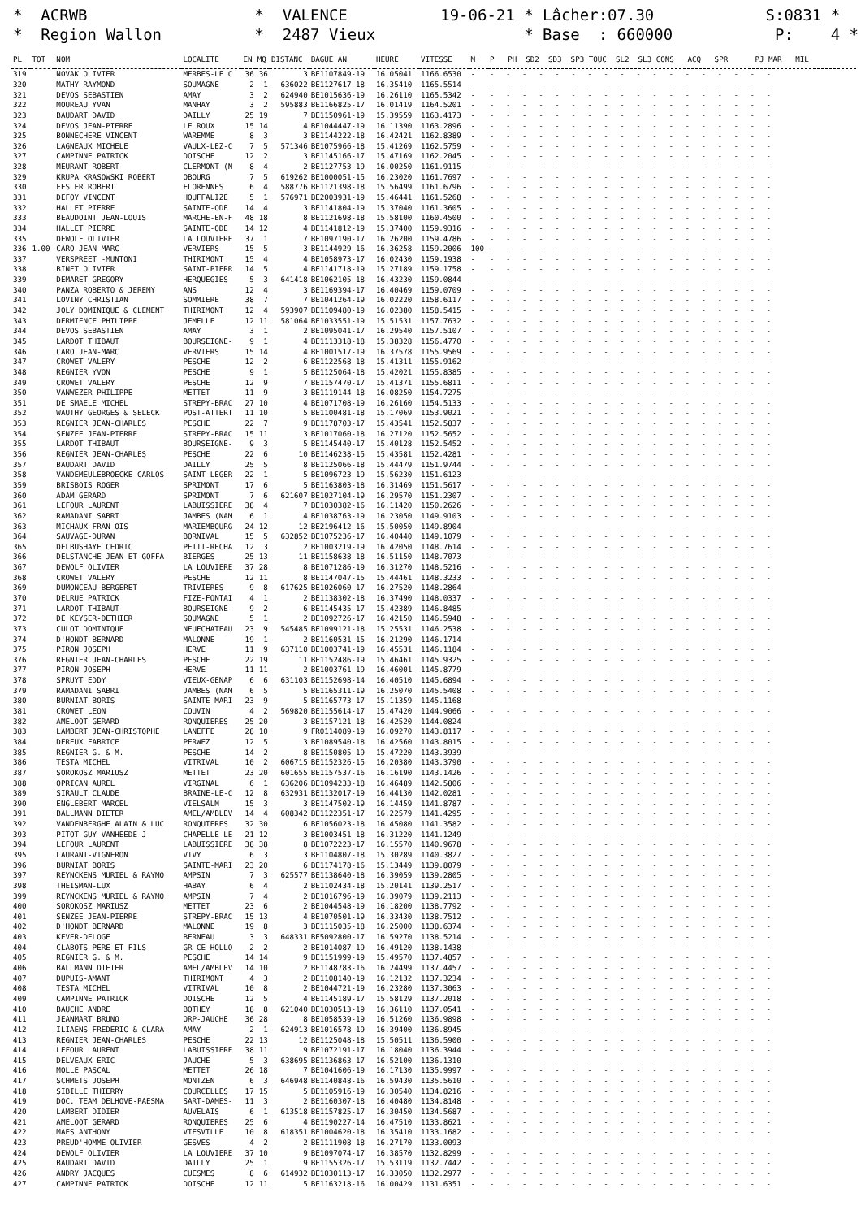* ACRWB * VALENCE 19-06-21 * Lâcher:07.30 S:0831 * * Region Wallon * 2487 Vieux * Base : 660000 P: 4 *
| PL | TOT | NOM | LOCALITE | EN | MQ | DISTANC | BAGUE AN | HEURE | VITESSE | M | P PH SD2 SD3 SP3 TOUC SL2 SL3 CONS ACQ SPR PJ MAR MIL |
| --- | --- | --- | --- | --- | --- | --- | --- | --- | --- | --- | --- |
| 319 | | NOVAK OLIVIER | MERBES-LE C | 36 | 36 | 3 | BE1107849-19 | 16.05041 | 1166.6530 | - | ------------------ |
| 320 | | MATHY RAYMOND | SOUMAGNE | 2 | 1 | 636022 | BE1127617-18 | 16.35410 | 1165.5514 | - | ------------------ |
| 321 | | DEVOS SEBASTIEN | AMAY | 3 | 2 | 624940 | BE1015636-19 | 16.26110 | 1165.5342 | - | ------------------ |
| 322 | | MOUREAU YVAN | MANHAY | 3 | 2 | 595883 | BE1166825-17 | 16.01419 | 1164.5201 | - | ------------------ |
| 323 | | BAUDART DAVID | DAILLY | 25 | 19 | 7 | BE1150961-19 | 15.39559 | 1163.4173 | - | ------------------ |
| 324 | | DEVOS JEAN-PIERRE | LE ROUX | 15 | 14 | 4 | BE1044447-19 | 16.11390 | 1163.2896 | - | ------------------ |
| 325 | | BONNECHERE VINCENT | WAREMME | 8 | 3 | 3 | BE1144222-18 | 16.42421 | 1162.8389 | - | ------------------ |
| 326 | | LAGNEAUX MICHELE | VAULX-LEZ-C | 7 | 5 | 571346 | BE1075966-18 | 15.41269 | 1162.5759 | - | ------------------ |
| 327 | | CAMPINNE PATRICK | DOISCHE | 12 | 2 | 3 | BE1145166-17 | 15.47169 | 1162.2045 | - | ------------------ |
| 328 | | MEURANT ROBERT | CLERMONT (N | 8 | 4 | 2 | BE1127753-19 | 16.00250 | 1161.9115 | - | ------------------ |
| 329 | | KRUPA KRASOWSKI ROBERT | OBOURG | 7 | 5 | 619262 | BE1000051-15 | 16.23020 | 1161.7697 | - | ------------------ |
| 330 | | FESLER ROBERT | FLORENNES | 6 | 4 | 588776 | BE1121398-18 | 15.56499 | 1161.6796 | - | ------------------ |
| 331 | | DEFOY VINCENT | HOUFFALIZE | 5 | 1 | 576971 | BE2003931-19 | 15.46441 | 1161.5268 | - | ------------------ |
| 332 | | HALLET PIERRE | SAINTE-ODE | 14 | 4 | 3 | BE1141804-19 | 15.37040 | 1161.3605 | - | ------------------ |
| 333 | | BEAUDOINT JEAN-LOUIS | MARCHE-EN-F | 48 | 18 | 8 | BE1121698-18 | 15.58100 | 1160.4500 | - | ------------------ |
| 334 | | HALLET PIERRE | SAINTE-ODE | 14 | 12 | 4 | BE1141812-19 | 15.37400 | 1159.9316 | - | ------------------ |
| 335 | | DEWOLF OLIVIER | LA LOUVIERE | 37 | 1 | 7 | BE1097190-17 | 16.26200 | 1159.4786 | - | ------------------ |
| 336 | 1.00 | CARO JEAN-MARC | VERVIERS | 15 | 5 | 3 | BE1144929-16 | 16.36258 | 1159.2006 | 100 | ------------------ |
| 337 | | VERSPREET -MUNTONI | THIRIMONT | 15 | 4 | 4 | BE1058973-17 | 16.02430 | 1159.1938 | - | ------------------ |
| 338 | | BINET OLIVIER | SAINT-PIERR | 14 | 5 | 4 | BE1141718-19 | 15.27189 | 1159.1758 | - | ------------------ |
| 339 | | DEMARET GREGORY | HERQUEGIES | 5 | 3 | 641418 | BE1062105-18 | 16.43230 | 1159.0844 | - | ------------------ |
| 340 | | PANZA ROBERTO & JEREMY | ANS | 12 | 4 | 3 | BE1169394-17 | 16.40469 | 1159.0709 | - | ------------------ |
| 341 | | LOVINY CHRISTIAN | SOMMIERE | 38 | 7 | 7 | BE1041264-19 | 16.02220 | 1158.6117 | - | ------------------ |
| 342 | | JOLY DOMINIQUE & CLEMENT | THIRIMONT | 12 | 4 | 593907 | BE1109480-19 | 16.02380 | 1158.5415 | - | ------------------ |
| 343 | | DERMIENCE PHILIPPE | JEMELLE | 12 | 11 | 581064 | BE1033551-19 | 15.51531 | 1157.7632 | - | ------------------ |
| 344 | | DEVOS SEBASTIEN | AMAY | 3 | 1 | 2 | BE1095041-17 | 16.29540 | 1157.5107 | - | ------------------ |
| 345 | | LARDOT THIBAUT | BOURSEIGNE- | 9 | 1 | 4 | BE1113318-18 | 15.38328 | 1156.4770 | - | ------------------ |
| 346 | | CARO JEAN-MARC | VERVIERS | 15 | 14 | 4 | BE1001517-19 | 16.37578 | 1155.9569 | - | ------------------ |
| 347 | | CROWET VALERY | PESCHE | 12 | 2 | 6 | BE1122568-18 | 15.41311 | 1155.9162 | - | ------------------ |
| 348 | | REGNIER YVON | PESCHE | 9 | 1 | 5 | BE1125064-18 | 15.42021 | 1155.8385 | - | ------------------ |
| 349 | | CROWET VALERY | PESCHE | 12 | 9 | 7 | BE1157470-17 | 15.41371 | 1155.6811 | - | ------------------ |
| 350 | | VANWEZER PHILIPPE | METTET | 11 | 9 | 3 | BE1119144-18 | 16.08250 | 1154.7275 | - | ------------------ |
| 351 | | DE SMAELE MICHEL | STREPY-BRAC | 27 | 10 | 4 | BE1071708-19 | 16.26160 | 1154.5133 | - | ------------------ |
| 352 | | WAUTHY GEORGES & SELECK | POST-ATTERT | 11 | 10 | 5 | BE1100481-18 | 15.17069 | 1153.9021 | - | ------------------ |
| 353 | | REGNIER JEAN-CHARLES | PESCHE | 22 | 7 | 9 | BE1178703-17 | 15.43541 | 1152.5837 | - | ------------------ |
| 354 | | SENZEE JEAN-PIERRE | STREPY-BRAC | 15 | 11 | 3 | BE1017060-18 | 16.27120 | 1152.5652 | - | ------------------ |
| 355 | | LARDOT THIBAUT | BOURSEIGNE- | 9 | 3 | 5 | BE1145440-17 | 15.40128 | 1152.5452 | - | ------------------ |
| 356 | | REGNIER JEAN-CHARLES | PESCHE | 22 | 6 | 10 | BE1146238-15 | 15.43581 | 1152.4281 | - | ------------------ |
| 357 | | BAUDART DAVID | DAILLY | 25 | 5 | 8 | BE1125066-18 | 15.44479 | 1151.9744 | - | ------------------ |
| 358 | | VANDEMEULEBROECKE CARLOS | SAINT-LEGER | 22 | 1 | 5 | BE1096723-19 | 15.56230 | 1151.6123 | - | ------------------ |
| 359 | | BRISBOIS ROGER | SPRIMONT | 17 | 6 | 5 | BE1163803-18 | 16.31469 | 1151.5617 | - | ------------------ |
| 360 | | ADAM GERARD | SPRIMONT | 7 | 6 | 621607 | BE1027104-19 | 16.29570 | 1151.2307 | - | ------------------ |
| 361 | | LEFOUR LAURENT | LABUISSIERE | 38 | 4 | 7 | BE1030382-16 | 16.11420 | 1150.2626 | - | ------------------ |
| 362 | | RAMADANI SABRI | JAMBES (NAM | 6 | 1 | 4 | BE1038763-19 | 16.23050 | 1149.9103 | - | ------------------ |
| 363 | | MICHAUX FRAN OIS | MARIEMBOURG | 24 | 12 | 12 | BE2196412-16 | 15.50050 | 1149.8904 | - | ------------------ |
| 364 | | SAUVAGE-DURAN | BORNIVAL | 15 | 5 | 632852 | BE1075236-17 | 16.40440 | 1149.1079 | - | ------------------ |
| 365 | | DELBUSHAYE CEDRIC | PETIT-RECHA | 12 | 3 | 2 | BE1003219-19 | 16.42050 | 1148.7614 | - | ------------------ |
| 366 | | DELSTANCHE JEAN ET GOFFA | BIERGES | 25 | 13 | 11 | BE1158638-18 | 16.51150 | 1148.7073 | - | ------------------ |
| 367 | | DEWOLF OLIVIER | LA LOUVIERE | 37 | 28 | 8 | BE1071286-19 | 16.31270 | 1148.5216 | - | ------------------ |
| 368 | | CROWET VALERY | PESCHE | 12 | 11 | 8 | BE1147047-15 | 15.44461 | 1148.3233 | - | ------------------ |
| 369 | | DUMONCEAU-BERGERET | TRIVIERES | 9 | 8 | 617625 | BE1026060-17 | 16.27520 | 1148.2864 | - | ------------------ |
| 370 | | DELRUE PATRICK | FIZE-FONTAI | 4 | 1 | 2 | BE1138302-18 | 16.37490 | 1148.0337 | - | ------------------ |
| 371 | | LARDOT THIBAUT | BOURSEIGNE- | 9 | 2 | 6 | BE1145435-17 | 15.42389 | 1146.8485 | - | ------------------ |
| 372 | | DE KEYSER-DETHIER | SOUMAGNE | 5 | 1 | 2 | BE1092726-17 | 16.42150 | 1146.5948 | - | ------------------ |
| 373 | | CULOT DOMINIQUE | NEUFCHATEAU | 23 | 9 | 545485 | BE1099121-18 | 15.25531 | 1146.2538 | - | ------------------ |
| 374 | | D'HONDT BERNARD | MALONNE | 19 | 1 | 2 | BE1160531-15 | 16.21290 | 1146.1714 | - | ------------------ |
| 375 | | PIRON JOSEPH | HERVE | 11 | 9 | 637110 | BE1003741-19 | 16.45531 | 1146.1184 | - | ------------------ |
| 376 | | REGNIER JEAN-CHARLES | PESCHE | 22 | 19 | 11 | BE1152486-19 | 15.46461 | 1145.9325 | - | ------------------ |
| 377 | | PIRON JOSEPH | HERVE | 11 | 11 | 2 | BE1003761-19 | 16.46001 | 1145.8779 | - | ------------------ |
| 378 | | SPRUYT EDDY | VIEUX-GENAP | 6 | 6 | 631103 | BE1152698-14 | 16.40510 | 1145.6894 | - | ------------------ |
| 379 | | RAMADANI SABRI | JAMBES (NAM | 6 | 5 | 5 | BE1165311-19 | 16.25070 | 1145.5408 | - | ------------------ |
| 380 | | BURNIAT BORIS | SAINTE-MARI | 23 | 9 | 5 | BE1165773-17 | 15.11359 | 1145.1168 | - | ------------------ |
| 381 | | CROWET LEON | COUVIN | 4 | 2 | 569820 | BE1155614-17 | 15.47420 | 1144.9066 | - | ------------------ |
| 382 | | AMELOOT GERARD | RONQUIERES | 25 | 20 | 3 | BE1157121-18 | 16.42520 | 1144.0824 | - | ------------------ |
| 383 | | LAMBERT JEAN-CHRISTOPHE | LANEFFE | 28 | 10 | 9 | FR0114089-19 | 16.09270 | 1143.8117 | - | ------------------ |
| 384 | | DEREUX FABRICE | PERWEZ | 12 | 5 | 3 | BE1089540-18 | 16.42560 | 1143.8015 | - | ------------------ |
| 385 | | REGNIER G. & M. | PESCHE | 14 | 2 | 8 | BE1150805-19 | 15.47220 | 1143.3939 | - | ------------------ |
| 386 | | TESTA MICHEL | VITRIVAL | 10 | 2 | 606715 | BE1152326-15 | 16.20380 | 1143.3790 | - | ------------------ |
| 387 | | SOROKOSZ MARIUSZ | METTET | 23 | 20 | 601655 | BE1157537-16 | 16.16190 | 1143.1426 | - | ------------------ |
| 388 | | OPRICAN AUREL | VIRGINAL | 6 | 1 | 636206 | BE1094233-18 | 16.46489 | 1142.5806 | - | ------------------ |
| 389 | | SIRAULT CLAUDE | BRAINE-LE-C | 12 | 8 | 632931 | BE1132017-19 | 16.44130 | 1142.0281 | - | ------------------ |
| 390 | | ENGLEBERT MARCEL | VIELSALM | 15 | 3 | 3 | BE1147502-19 | 16.14459 | 1141.8787 | - | ------------------ |
| 391 | | BALLMANN DIETER | AMEL/AMBLEV | 14 | 4 | 608342 | BE1122351-17 | 16.22579 | 1141.4295 | - | ------------------ |
| 392 | | VANDENBERGHE ALAIN & LUC | RONQUIERES | 32 | 30 | 6 | BE1056023-18 | 16.45080 | 1141.3582 | - | ------------------ |
| 393 | | PITOT GUY-VANHEEDE J | CHAPELLE-LE | 21 | 12 | 3 | BE1003451-18 | 16.31220 | 1141.1249 | - | ------------------ |
| 394 | | LEFOUR LAURENT | LABUISSIERE | 38 | 38 | 8 | BE1072223-17 | 16.15570 | 1140.9678 | - | ------------------ |
| 395 | | LAURANT-VIGNERON | VIVY | 6 | 3 | 3 | BE1104807-18 | 15.30289 | 1140.3827 | - | ------------------ |
| 396 | | BURNIAT BORIS | SAINTE-MARI | 23 | 20 | 6 | BE1174178-16 | 15.13449 | 1139.8079 | - | ------------------ |
| 397 | | REYNCKENS MURIEL & RAYMO | AMPSIN | 7 | 3 | 625577 | BE1138640-18 | 16.39059 | 1139.2805 | - | ------------------ |
| 398 | | THEISMAN-LUX | HABAY | 6 | 4 | 2 | BE1102434-18 | 15.20141 | 1139.2517 | - | ------------------ |
| 399 | | REYNCKENS MURIEL & RAYMO | AMPSIN | 7 | 4 | 2 | BE1016796-19 | 16.39079 | 1139.2113 | - | ------------------ |
| 400 | | SOROKOSZ MARIUSZ | METTET | 23 | 6 | 2 | BE1044548-19 | 16.18200 | 1138.7792 | - | ------------------ |
| 401 | | SENZEE JEAN-PIERRE | STREPY-BRAC | 15 | 13 | 4 | BE1070501-19 | 16.33430 | 1138.7512 | - | ------------------ |
| 402 | | D'HONDT BERNARD | MALONNE | 19 | 8 | 3 | BE1115035-18 | 16.25000 | 1138.6374 | - | ------------------ |
| 403 | | KEVER-DELOGE | BERNEAU | 3 | 3 | 648331 | BE5092800-17 | 16.59270 | 1138.5214 | - | ------------------ |
| 404 | | CLABOTS PERE ET FILS | GR CE-HOLLO | 2 | 2 | 2 | BE1014087-19 | 16.49120 | 1138.1438 | - | ------------------ |
| 405 | | REGNIER G. & M. | PESCHE | 14 | 14 | 9 | BE1151999-19 | 15.49570 | 1137.4857 | - | ------------------ |
| 406 | | BALLMANN DIETER | AMEL/AMBLEV | 14 | 10 | 2 | BE1148783-16 | 16.24499 | 1137.4457 | - | ------------------ |
| 407 | | DUPUIS-AMANT | THIRIMONT | 4 | 3 | 2 | BE1108140-19 | 16.12132 | 1137.3234 | - | ------------------ |
| 408 | | TESTA MICHEL | VITRIVAL | 10 | 8 | 2 | BE1044721-19 | 16.23280 | 1137.3063 | - | ------------------ |
| 409 | | CAMPINNE PATRICK | DOISCHE | 12 | 5 | 4 | BE1145189-17 | 15.58129 | 1137.2018 | - | ------------------ |
| 410 | | BAUCHE ANDRE | BOTHEY | 18 | 8 | 621040 | BE1030513-19 | 16.36110 | 1137.0541 | - | ------------------ |
| 411 | | JEANMART BRUNO | ORP-JAUCHE | 36 | 28 | 8 | BE1058539-19 | 16.51260 | 1136.9898 | - | ------------------ |
| 412 | | ILIAENS FREDERIC & CLARA | AMAY | 2 | 1 | 624913 | BE1016578-19 | 16.39400 | 1136.8945 | - | ------------------ |
| 413 | | REGNIER JEAN-CHARLES | PESCHE | 22 | 13 | 12 | BE1125048-18 | 15.50511 | 1136.5900 | - | ------------------ |
| 414 | | LEFOUR LAURENT | LABUISSIERE | 38 | 11 | 9 | BE1072191-17 | 16.18040 | 1136.3944 | - | ------------------ |
| 415 | | DELVEAUX ERIC | JAUCHE | 5 | 3 | 638695 | BE1136863-17 | 16.52100 | 1136.1310 | - | ------------------ |
| 416 | | MOLLE PASCAL | METTET | 26 | 18 | 7 | BE1041606-19 | 16.17130 | 1135.9997 | - | ------------------ |
| 417 | | SCHMETS JOSEPH | MONTZEN | 6 | 3 | 646948 | BE1140848-16 | 16.59430 | 1135.5610 | - | ------------------ |
| 418 | | SIBILLE THIERRY | COURCELLES | 17 | 15 | 5 | BE1105916-19 | 16.30540 | 1134.8216 | - | ------------------ |
| 419 | | DOC. TEAM DELHOVE-PAESMA | SART-DAMES- | 11 | 3 | 2 | BE1160307-18 | 16.40480 | 1134.8148 | - | ------------------ |
| 420 | | LAMBERT DIDIER | AUVELAIS | 6 | 1 | 613518 | BE1157825-17 | 16.30450 | 1134.5687 | - | ------------------ |
| 421 | | AMELOOT GERARD | RONQUIERES | 25 | 6 | 4 | BE1190227-14 | 16.47510 | 1133.8621 | - | ------------------ |
| 422 | | MAES ANTHONY | VIESVILLE | 10 | 8 | 618351 | BE1004620-18 | 16.35410 | 1133.1682 | - | ------------------ |
| 423 | | PREUD'HOMME OLIVIER | GESVES | 4 | 2 | 2 | BE1111908-18 | 16.27170 | 1133.0093 | - | ------------------ |
| 424 | | DEWOLF OLIVIER | LA LOUVIERE | 37 | 10 | 9 | BE1097074-17 | 16.38570 | 1132.8299 | - | ------------------ |
| 425 | | BAUDART DAVID | DAILLY | 25 | 1 | 9 | BE1155326-17 | 15.53119 | 1132.7442 | - | ------------------ |
| 426 | | ANDRY JACQUES | CUESMES | 8 | 6 | 614932 | BE1030113-17 | 16.33050 | 1132.2977 | - | ------------------ |
| 427 | | CAMPINNE PATRICK | DOISCHE | 12 | 11 | 5 | BE1163218-16 | 16.00429 | 1131.6351 | - | ------------------ |